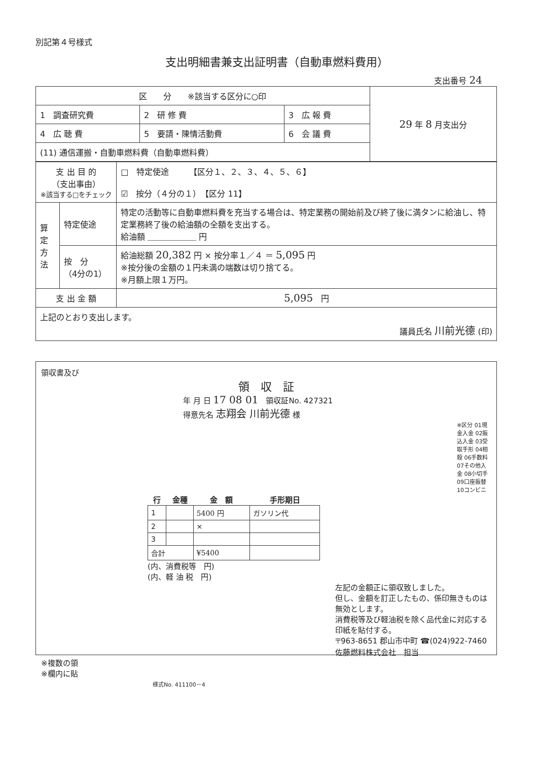別記第４号様式
支出明細書兼支出証明書（自動車燃料費用）
支出番号 24
| 区 分 ※該当する区分に○印 | | | 29 年 8 月支出分 |
| 1 調査研究費 | 2 研 修 費 | 3 広 報 費 | |
| 4 広 聴 費 | 5 要請・陳情活動費 | 6 会 議 費 | |
| (11) 通信運搬・自動車燃料費（自動車燃料費） | | | |
| 支 出 目 的 （支出事由） ※該当する□をチェック | | □ 特定使途 【区分１、２、３、４、５、６】 ☑ 按分（４分の１） 【区分 11】 |
| 算定方法 | 特定使途 | 特定の活動等に自動車燃料費を充当する場合は、特定業務の開始前及び終了後に満タンに給油し、特定業務終了後の給油額の全額を支出する。 給油額 ＿＿＿＿＿＿ 円 |
| | 按 分 （4分の1） | 給油総額 20,382 円 × 按分率１／４ ＝ 5,095 円 ※按分後の金額の１円未満の端数は切り捨てる。 ※月額上限１万円。 |
| 支 出 金 額 | | 5,095 円 |
| 上記のとおり支出します。 議員氏名 川前光德 (印) | | |
領収書及び
領　収　証
年 月 日 17 08 01　領収証No. 427321
得意先名 志翔会 川前光德 様
※区分 01現金入金 02振込入金 03受取手形 04相殺 06手数料 07その他入金 08小切手 09口座振替 10コンビニ
| 行 | 金種 | 金 額 | 手形期日 |
| --- | --- | --- | --- |
| 1 | | 5400 円 | ガソリン代 |
| 2 | | × | |
| 3 | | | |
| 合計 | | ¥5400 | |
(内、消費税等　円)
(内、軽 油 税　円)
左記の金額正に領収致しました。
但し、金額を訂正したもの、係印無きものは無効とします。
消費税等及び軽油税を除く品代金に対応する印紙を貼付する。
〒963-8651 郡山市中町 ☎(024)922-7460
佐藤燃料株式会社　担当
※複数の領
※欄内に貼
様式No. 411100－4